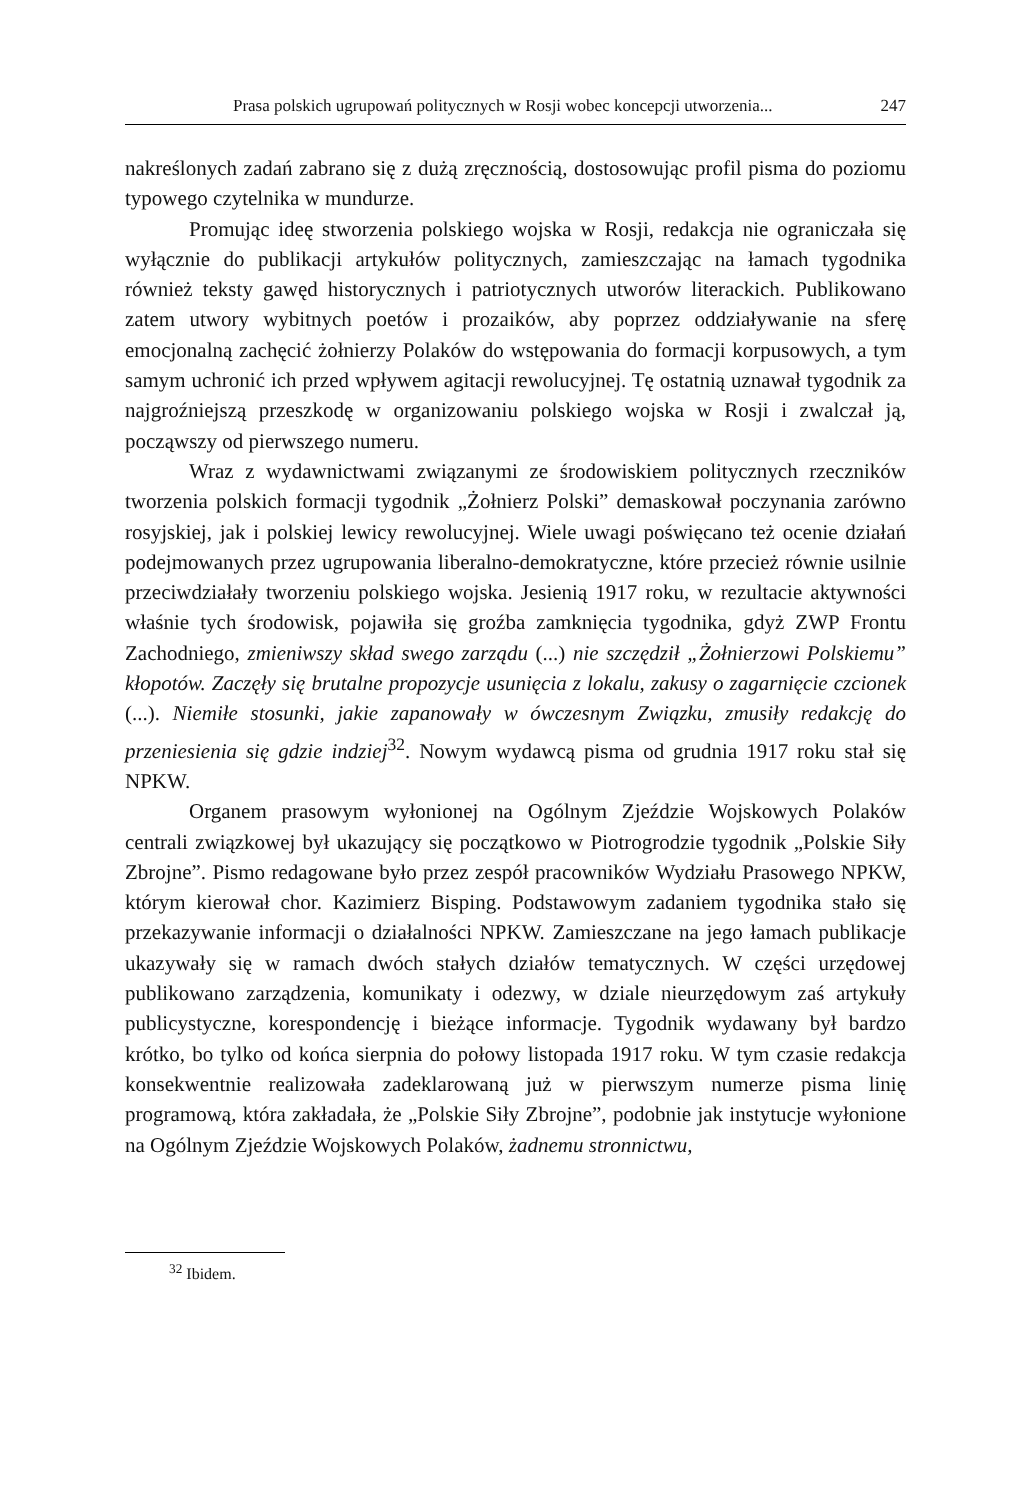Prasa polskich ugrupowań politycznych w Rosji wobec koncepcji utworzenia... 247
nakreślonych zadań zabrano się z dużą zręcznością, dostosowując profil pisma do poziomu typowego czytelnika w mundurze.
Promując ideę stworzenia polskiego wojska w Rosji, redakcja nie ograniczała się wyłącznie do publikacji artykułów politycznych, zamieszczając na łamach tygodnika również teksty gawęd historycznych i patriotycznych utworów literackich. Publikowano zatem utwory wybitnych poetów i prozaików, aby poprzez oddziaływanie na sferę emocjonalną zachęcić żołnierzy Polaków do wstępowania do formacji korpusowych, a tym samym uchronić ich przed wpływem agitacji rewolucyjnej. Tę ostatnią uznawał tygodnik za najgroźniejszą przeszkodę w organizowaniu polskiego wojska w Rosji i zwalczał ją, począwszy od pierwszego numeru.
Wraz z wydawnictwami związanymi ze środowiskiem politycznych rzeczników tworzenia polskich formacji tygodnik „Żołnierz Polski” demaskował poczynania zarówno rosyjskiej, jak i polskiej lewicy rewolucyjnej. Wiele uwagi poświęcano też ocenie działań podejmowanych przez ugrupowania liberalno-demokratyczne, które przecież równie usilnie przeciwdziałały tworzeniu polskiego wojska. Jesienią 1917 roku, w rezultacie aktywności właśnie tych środowisk, pojawiła się groźba zamknięcia tygodnika, gdyż ZWP Frontu Zachodniego, zmieniwszy skład swego zarządu (...) nie szczędził „Żołnierzowi Polskiemu” kłopotów. Zaczęły się brutalne propozycje usunięcia z lokalu, zakusy o zagarnięcie czcionek (...). Niemiłe stosunki, jakie zapanowały w ówczesnym Związku, zmusiły redakcję do przeniesienia się gdzie indziej<sup>32</sup>. Nowym wydawcą pisma od grudnia 1917 roku stał się NPKW.
Organem prasowym wyłonionej na Ogólnym Zjeździe Wojskowych Polaków centrali związkowej był ukazujący się początkowo w Piotrogrodzie tygodnik „Polskie Siły Zbrojne”. Pismo redagowane było przez zespół pracowników Wydziału Prasowego NPKW, którym kierował chor. Kazimierz Bisping. Podstawowym zadaniem tygodnika stało się przekazywanie informacji o działalności NPKW. Zamieszczane na jego łamach publikacje ukazywały się w ramach dwóch stałych działów tematycznych. W części urzędowej publikowano zarządzenia, komunikaty i odezwy, w dziale nieurzędowym zaś artykuły publicystyczne, korespondencję i bieżące informacje. Tygodnik wydawany był bardzo krótko, bo tylko od końca sierpnia do połowy listopada 1917 roku. W tym czasie redakcja konsekwentnie realizowała zadeklarowaną już w pierwszym numerze pisma linię programową, która zakładała, że „Polskie Siły Zbrojne”, podobnie jak instytucje wyłonione na Ogólnym Zjeździe Wojskowych Polaków, żadnemu stronnictwu,
<sup>32</sup> Ibidem.